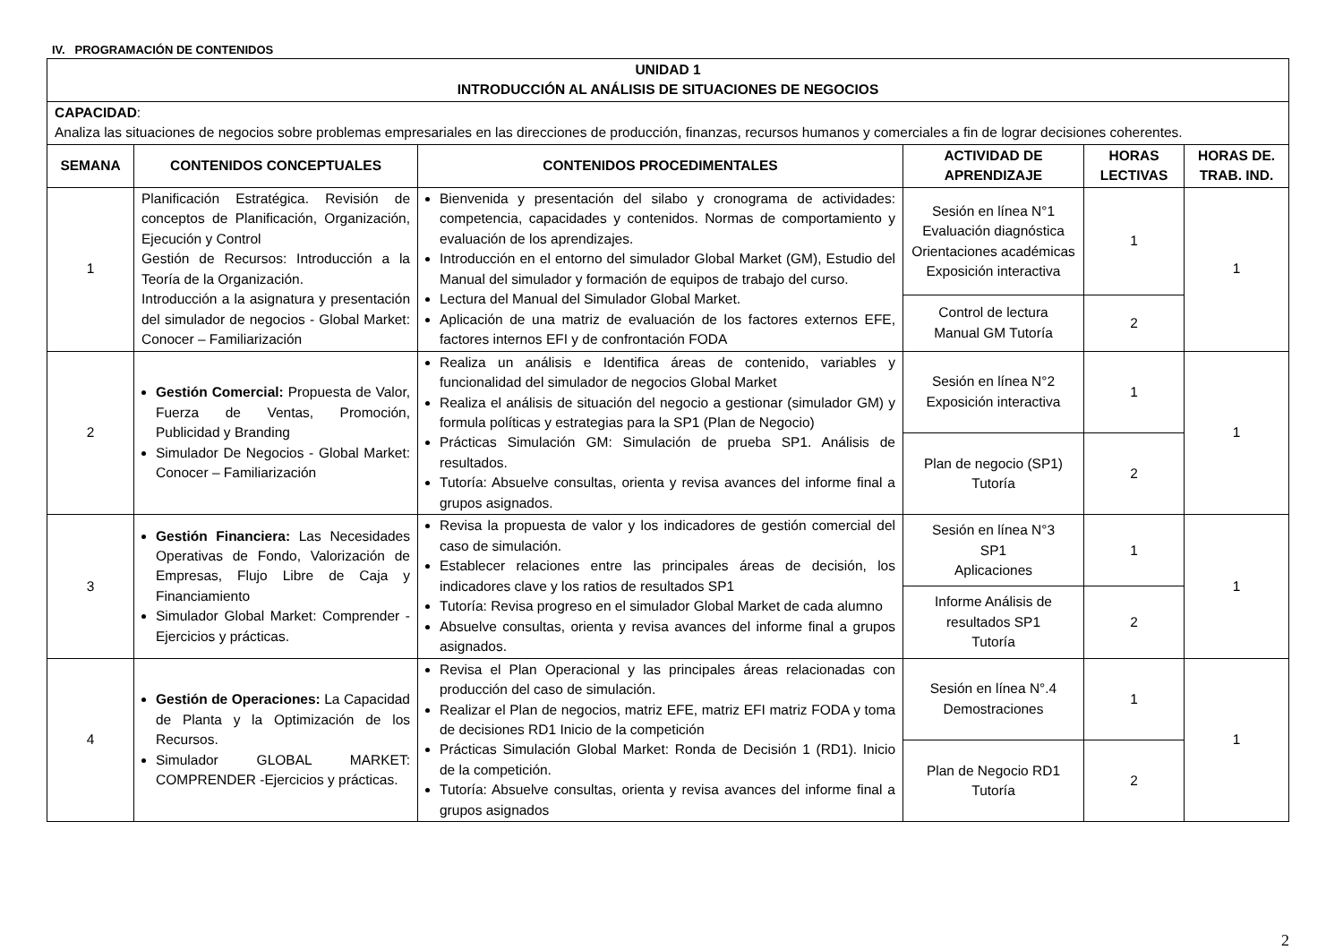IV. PROGRAMACIÓN DE CONTENIDOS
| UNIDAD 1 INTRODUCCIÓN AL ANÁLISIS DE SITUACIONES DE NEGOCIOS | | | | | |
| --- | --- | --- | --- | --- | --- |
| CAPACIDAD : Analiza las situaciones de negocios sobre problemas empresariales en las direcciones de producción, finanzas, recursos humanos y comerciales a fin de lograr decisiones coherentes. | | | | | |
| SEMANA | CONTENIDOS CONCEPTUALES | CONTENIDOS PROCEDIMENTALES | ACTIVIDAD DE APRENDIZAJE | HORAS LECTIVAS | HORAS DE. TRAB. IND. |
| 1 | Planificación Estratégica. Revisión de conceptos de Planificación, Organización, Ejecución y Control Gestión de Recursos: Introducción a la Teoría de la Organización. Introducción a la asignatura y presentación del simulador de negocios - Global Market: Conocer – Familiarización | Bienvenida y presentación del silabo y cronograma de actividades: competencia, capacidades y contenidos. Normas de comportamiento y evaluación de los aprendizajes. Introducción en el entorno del simulador Global Market (GM), Estudio del Manual del simulador y formación de equipos de trabajo del curso. Lectura del Manual del Simulador Global Market. Aplicación de una matriz de evaluación de los factores externos EFE, factores internos EFI y de confrontación FODA | Sesión en línea N°1 Evaluación diagnóstica Orientaciones académicas Exposición interactiva | 1 | 1 |
| | | | Control de lectura Manual GM Tutoría | 2 | |
| 2 | Gestión Comercial: Propuesta de Valor, Fuerza de Ventas, Promoción, Publicidad y Branding Simulador De Negocios - Global Market: Conocer – Familiarización | Realiza un análisis e Identifica áreas de contenido, variables y funcionalidad del simulador de negocios Global Market Realiza el análisis de situación del negocio a gestionar (simulador GM) y formula políticas y estrategias para la SP1 (Plan de Negocio) Prácticas Simulación GM: Simulación de prueba SP1. Análisis de resultados. Tutoría: Absuelve consultas, orienta y revisa avances del informe final a grupos asignados. | Sesión en línea N°2 Exposición interactiva | 1 | 1 |
| | | | Plan de negocio (SP1) Tutoría | 2 | |
| 3 | Gestión Financiera: Las Necesidades Operativas de Fondo, Valorización de Empresas, Flujo Libre de Caja y Financiamiento Simulador Global Market: Comprender -Ejercicios y prácticas. | Revisa la propuesta de valor y los indicadores de gestión comercial del caso de simulación. Establecer relaciones entre las principales áreas de decisión, los indicadores clave y los ratios de resultados SP1 Tutoría: Revisa progreso en el simulador Global Market de cada alumno Absuelve consultas, orienta y revisa avances del informe final a grupos asignados. | Sesión en línea N°3 SP1 Aplicaciones | 1 | 1 |
| | | | Informe Análisis de resultados SP1 Tutoría | 2 | |
| 4 | Gestión de Operaciones: La Capacidad de Planta y la Optimización de los Recursos. Simulador GLOBAL MARKET: COMPRENDER -Ejercicios y prácticas. | Revisa el Plan Operacional y las principales áreas relacionadas con producción del caso de simulación. Realizar el Plan de negocios, matriz EFE, matriz EFI matriz FODA y toma de decisiones RD1 Inicio de la competición Prácticas Simulación Global Market: Ronda de Decisión 1 (RD1). Inicio de la competición. Tutoría: Absuelve consultas, orienta y revisa avances del informe final a grupos asignados | Sesión en línea N°.4 Demostraciones | 1 | 1 |
| | | | Plan de Negocio RD1 Tutoría | 2 | |
2